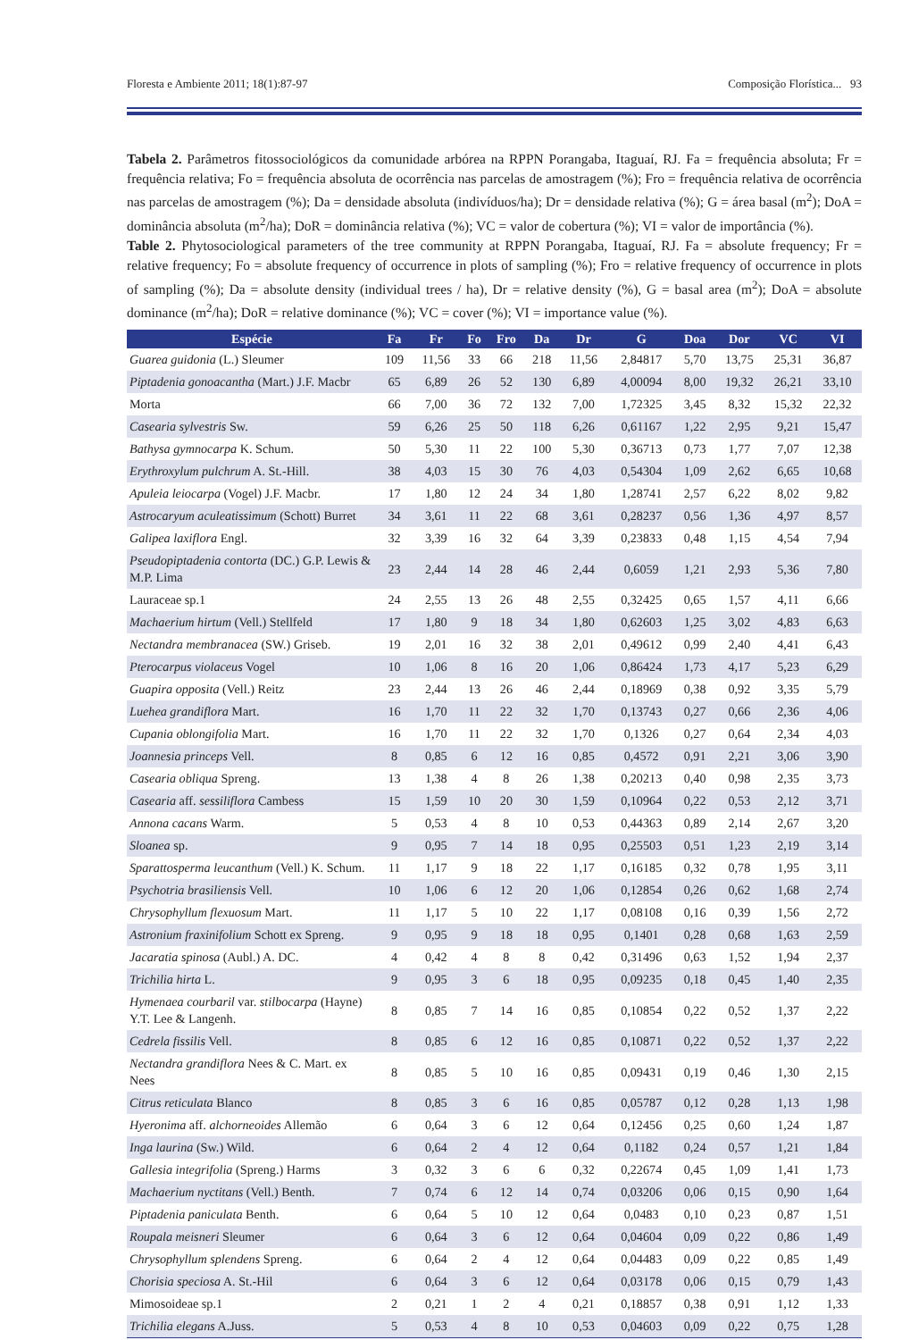Floresta e Ambiente 2011; 18(1):87-97 Composição Florística... 93
Tabela 2. Parâmetros fitossociológicos da comunidade arbórea na RPPN Porangaba, Itaguaí, RJ. Fa = frequência absoluta; Fr = frequência relativa; Fo = frequência absoluta de ocorrência nas parcelas de amostragem (%); Fro = frequência relativa de ocorrência nas parcelas de amostragem (%); Da = densidade absoluta (indivíduos/ha); Dr = densidade relativa (%); G = área basal (m<sup>2</sup>); DoA = dominância absoluta (m<sup>2</sup>/ha); DoR = dominância relativa (%); VC = valor de cobertura (%); VI = valor de importância (%).
Table 2. Phytosociological parameters of the tree community at RPPN Porangaba, Itaguaí, RJ. Fa = absolute frequency; Fr = relative frequency; Fo = absolute frequency of occurrence in plots of sampling (%); Fro = relative frequency of occurrence in plots of sampling (%); Da = absolute density (individual trees / ha), Dr = relative density (%), G = basal area (m<sup>2</sup>); DoA = absolute dominance (m<sup>2</sup>/ha); DoR = relative dominance (%); VC = cover (%); VI = importance value (%).
| Espécie | Fa | Fr | Fo | Fro | Da | Dr | G | Doa | Dor | VC | VI |
| --- | --- | --- | --- | --- | --- | --- | --- | --- | --- | --- | --- |
| Guarea guidonia (L.) Sleumer | 109 | 11,56 | 33 | 66 | 218 | 11,56 | 2,84817 | 5,70 | 13,75 | 25,31 | 36,87 |
| Piptadenia gonoacantha (Mart.) J.F. Macbr | 65 | 6,89 | 26 | 52 | 130 | 6,89 | 4,00094 | 8,00 | 19,32 | 26,21 | 33,10 |
| Morta | 66 | 7,00 | 36 | 72 | 132 | 7,00 | 1,72325 | 3,45 | 8,32 | 15,32 | 22,32 |
| Casearia sylvestris Sw. | 59 | 6,26 | 25 | 50 | 118 | 6,26 | 0,61167 | 1,22 | 2,95 | 9,21 | 15,47 |
| Bathysa gymnocarpa K. Schum. | 50 | 5,30 | 11 | 22 | 100 | 5,30 | 0,36713 | 0,73 | 1,77 | 7,07 | 12,38 |
| Erythroxylum pulchrum A. St.-Hill. | 38 | 4,03 | 15 | 30 | 76 | 4,03 | 0,54304 | 1,09 | 2,62 | 6,65 | 10,68 |
| Apuleia leiocarpa (Vogel) J.F. Macbr. | 17 | 1,80 | 12 | 24 | 34 | 1,80 | 1,28741 | 2,57 | 6,22 | 8,02 | 9,82 |
| Astrocaryum aculeatissimum (Schott) Burret | 34 | 3,61 | 11 | 22 | 68 | 3,61 | 0,28237 | 0,56 | 1,36 | 4,97 | 8,57 |
| Galipea laxiflora Engl. | 32 | 3,39 | 16 | 32 | 64 | 3,39 | 0,23833 | 0,48 | 1,15 | 4,54 | 7,94 |
| Pseudopiptadenia contorta (DC.) G.P. Lewis & M.P. Lima | 23 | 2,44 | 14 | 28 | 46 | 2,44 | 0,6059 | 1,21 | 2,93 | 5,36 | 7,80 |
| Lauraceae sp.1 | 24 | 2,55 | 13 | 26 | 48 | 2,55 | 0,32425 | 0,65 | 1,57 | 4,11 | 6,66 |
| Machaerium hirtum (Vell.) Stellfeld | 17 | 1,80 | 9 | 18 | 34 | 1,80 | 0,62603 | 1,25 | 3,02 | 4,83 | 6,63 |
| Nectandra membranacea (SW.) Griseb. | 19 | 2,01 | 16 | 32 | 38 | 2,01 | 0,49612 | 0,99 | 2,40 | 4,41 | 6,43 |
| Pterocarpus violaceus Vogel | 10 | 1,06 | 8 | 16 | 20 | 1,06 | 0,86424 | 1,73 | 4,17 | 5,23 | 6,29 |
| Guapira opposita (Vell.) Reitz | 23 | 2,44 | 13 | 26 | 46 | 2,44 | 0,18969 | 0,38 | 0,92 | 3,35 | 5,79 |
| Luehea grandiflora Mart. | 16 | 1,70 | 11 | 22 | 32 | 1,70 | 0,13743 | 0,27 | 0,66 | 2,36 | 4,06 |
| Cupania oblongifolia Mart. | 16 | 1,70 | 11 | 22 | 32 | 1,70 | 0,1326 | 0,27 | 0,64 | 2,34 | 4,03 |
| Joannesia princeps Vell. | 8 | 0,85 | 6 | 12 | 16 | 0,85 | 0,4572 | 0,91 | 2,21 | 3,06 | 3,90 |
| Casearia obliqua Spreng. | 13 | 1,38 | 4 | 8 | 26 | 1,38 | 0,20213 | 0,40 | 0,98 | 2,35 | 3,73 |
| Casearia aff. sessiliflora Cambess | 15 | 1,59 | 10 | 20 | 30 | 1,59 | 0,10964 | 0,22 | 0,53 | 2,12 | 3,71 |
| Annona cacans Warm. | 5 | 0,53 | 4 | 8 | 10 | 0,53 | 0,44363 | 0,89 | 2,14 | 2,67 | 3,20 |
| Sloanea sp. | 9 | 0,95 | 7 | 14 | 18 | 0,95 | 0,25503 | 0,51 | 1,23 | 2,19 | 3,14 |
| Sparattosperma leucanthum (Vell.) K. Schum. | 11 | 1,17 | 9 | 18 | 22 | 1,17 | 0,16185 | 0,32 | 0,78 | 1,95 | 3,11 |
| Psychotria brasiliensis Vell. | 10 | 1,06 | 6 | 12 | 20 | 1,06 | 0,12854 | 0,26 | 0,62 | 1,68 | 2,74 |
| Chrysophyllum flexuosum Mart. | 11 | 1,17 | 5 | 10 | 22 | 1,17 | 0,08108 | 0,16 | 0,39 | 1,56 | 2,72 |
| Astronium fraxinifolium Schott ex Spreng. | 9 | 0,95 | 9 | 18 | 18 | 0,95 | 0,1401 | 0,28 | 0,68 | 1,63 | 2,59 |
| Jacaratia spinosa (Aubl.) A. DC. | 4 | 0,42 | 4 | 8 | 8 | 0,42 | 0,31496 | 0,63 | 1,52 | 1,94 | 2,37 |
| Trichilia hirta L. | 9 | 0,95 | 3 | 6 | 18 | 0,95 | 0,09235 | 0,18 | 0,45 | 1,40 | 2,35 |
| Hymenaea courbaril var. stilbocarpa (Hayne) Y.T. Lee & Langenh. | 8 | 0,85 | 7 | 14 | 16 | 0,85 | 0,10854 | 0,22 | 0,52 | 1,37 | 2,22 |
| Cedrela fissilis Vell. | 8 | 0,85 | 6 | 12 | 16 | 0,85 | 0,10871 | 0,22 | 0,52 | 1,37 | 2,22 |
| Nectandra grandiflora Nees & C. Mart. ex Nees | 8 | 0,85 | 5 | 10 | 16 | 0,85 | 0,09431 | 0,19 | 0,46 | 1,30 | 2,15 |
| Citrus reticulata Blanco | 8 | 0,85 | 3 | 6 | 16 | 0,85 | 0,05787 | 0,12 | 0,28 | 1,13 | 1,98 |
| Hyeronima aff. alchorneoides Allemão | 6 | 0,64 | 3 | 6 | 12 | 0,64 | 0,12456 | 0,25 | 0,60 | 1,24 | 1,87 |
| Inga laurina (Sw.) Wild. | 6 | 0,64 | 2 | 4 | 12 | 0,64 | 0,1182 | 0,24 | 0,57 | 1,21 | 1,84 |
| Gallesia integrifolia (Spreng.) Harms | 3 | 0,32 | 3 | 6 | 6 | 0,32 | 0,22674 | 0,45 | 1,09 | 1,41 | 1,73 |
| Machaerium nyctitans (Vell.) Benth. | 7 | 0,74 | 6 | 12 | 14 | 0,74 | 0,03206 | 0,06 | 0,15 | 0,90 | 1,64 |
| Piptadenia paniculata Benth. | 6 | 0,64 | 5 | 10 | 12 | 0,64 | 0,0483 | 0,10 | 0,23 | 0,87 | 1,51 |
| Roupala meisneri Sleumer | 6 | 0,64 | 3 | 6 | 12 | 0,64 | 0,04604 | 0,09 | 0,22 | 0,86 | 1,49 |
| Chrysophyllum splendens Spreng. | 6 | 0,64 | 2 | 4 | 12 | 0,64 | 0,04483 | 0,09 | 0,22 | 0,85 | 1,49 |
| Chorisia speciosa A. St.-Hil | 6 | 0,64 | 3 | 6 | 12 | 0,64 | 0,03178 | 0,06 | 0,15 | 0,79 | 1,43 |
| Mimosoideae sp.1 | 2 | 0,21 | 1 | 2 | 4 | 0,21 | 0,18857 | 0,38 | 0,91 | 1,12 | 1,33 |
| Trichilia elegans A.Juss. | 5 | 0,53 | 4 | 8 | 10 | 0,53 | 0,04603 | 0,09 | 0,22 | 0,75 | 1,28 |